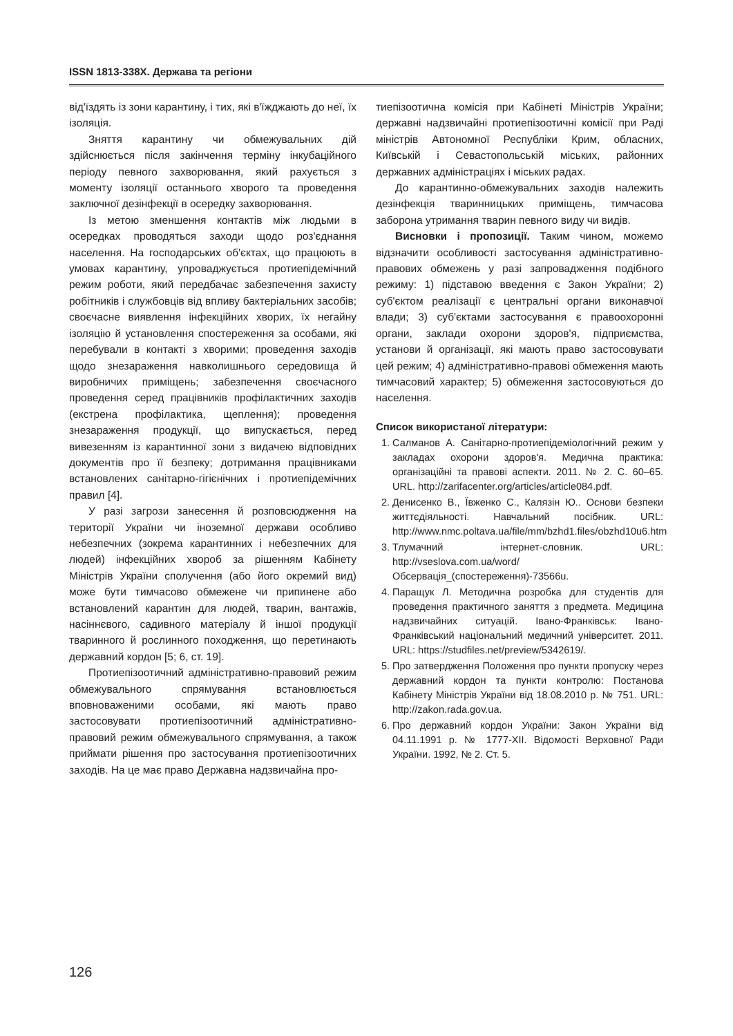ISSN 1813-338X. Держава та регіони
від'їздять із зони карантину, і тих, які в'їжджають до неї, їх ізоляція.
Зняття карантину чи обмежувальних дій здійснюється після закінчення терміну інкубаційного періоду певного захворювання, який рахується з моменту ізоляції останнього хворого та проведення заключної дезінфекції в осередку захворювання.
Із метою зменшення контактів між людьми в осередках проводяться заходи щодо роз'єднання населення. На господарських об'єктах, що працюють в умовах карантину, упроваджується протиепідемічний режим роботи, який передбачає забезпечення захисту робітників і службовців від впливу бактеріальних засобів; своєчасне виявлення інфекційних хворих, їх негайну ізоляцію й установлення спостереження за особами, які перебували в контакті з хворими; проведення заходів щодо знезараження навколишнього середовища й виробничих приміщень; забезпечення своєчасного проведення серед працівників профілактичних заходів (екстрена профілактика, щеплення); проведення знезараження продукції, що випускається, перед вивезенням із карантинної зони з видачею відповідних документів про її безпеку; дотримання працівниками встановлених санітарно-гігієнічних і протиепідемічних правил [4].
У разі загрози занесення й розповсюдження на території України чи іноземної держави особливо небезпечних (зокрема карантинних і небезпечних для людей) інфекційних хвороб за рішенням Кабінету Міністрів України сполучення (або його окремий вид) може бути тимчасово обмежене чи припинене або встановлений карантин для людей, тварин, вантажів, насіннєвого, садивного матеріалу й іншої продукції тваринного й рослинного походження, що перетинають державний кордон [5; 6, ст. 19].
Протиепізоотичний адміністративно-правовий режим обмежувального спрямування встановлюється вповноваженими особами, які мають право застосовувати протиепізоотичний адміністративно-правовий режим обмежувального спрямування, а також приймати рішення про застосування протиепізоотичних заходів. На це має право Державна надзвичайна про-
тиепізоотична комісія при Кабінеті Міністрів України; державні надзвичайні протиепізоотичні комісії при Раді міністрів Автономної Республіки Крим, обласних, Київській і Севастопольській міських, районних державних адміністраціях і міських радах.
До карантинно-обмежувальних заходів належить дезінфекція тваринницьких приміщень, тимчасова заборона утримання тварин певного виду чи видів.
Висновки і пропозиції. Таким чином, можемо відзначити особливості застосування адміністративно-правових обмежень у разі запровадження подібного режиму: 1) підставою введення є Закон України; 2) суб'єктом реалізації є центральні органи виконавчої влади; 3) суб'єктами застосування є правоохоронні органи, заклади охорони здоров'я, підприємства, установи й організації, які мають право застосовувати цей режим; 4) адміністративно-правові обмеження мають тимчасовий характер; 5) обмеження застосовуються до населення.
Список використаної літератури:
1. Салманов А. Санітарно-протиепідеміологічний режим у закладах охорони здоров'я. Медична практика: організаційні та правові аспекти. 2011. № 2. С. 60–65. URL. http://zarifacenter.org/articles/article084.pdf.
2. Денисенко В., Ївженко С., Калязін Ю.. Основи безпеки життєдіяльності. Навчальний посібник. URL: http://www.nmc.poltava.ua/file/mm/bzhd1.files/obzhd10u6.htm
3. Тлумачний інтернет-словник. URL: http://vseslova.com.ua/word/Обсервація_(спостереження)-73566u.
4. Паращук Л. Методична розробка для студентів для проведення практичного заняття з предмета. Медицина надзвичайних ситуацій. Івано-Франківськ: Івано-Франківський національний медичний університет. 2011. URL: https://studfiles.net/preview/5342619/.
5. Про затвердження Положення про пункти пропуску через державний кордон та пункти контролю: Постанова Кабінету Міністрів України від 18.08.2010 р. № 751. URL: http://zakon.rada.gov.ua.
6. Про державний кордон України: Закон України від 04.11.1991 р. № 1777-XII. Відомості Верховної Ради України. 1992, № 2. Ст. 5.
126